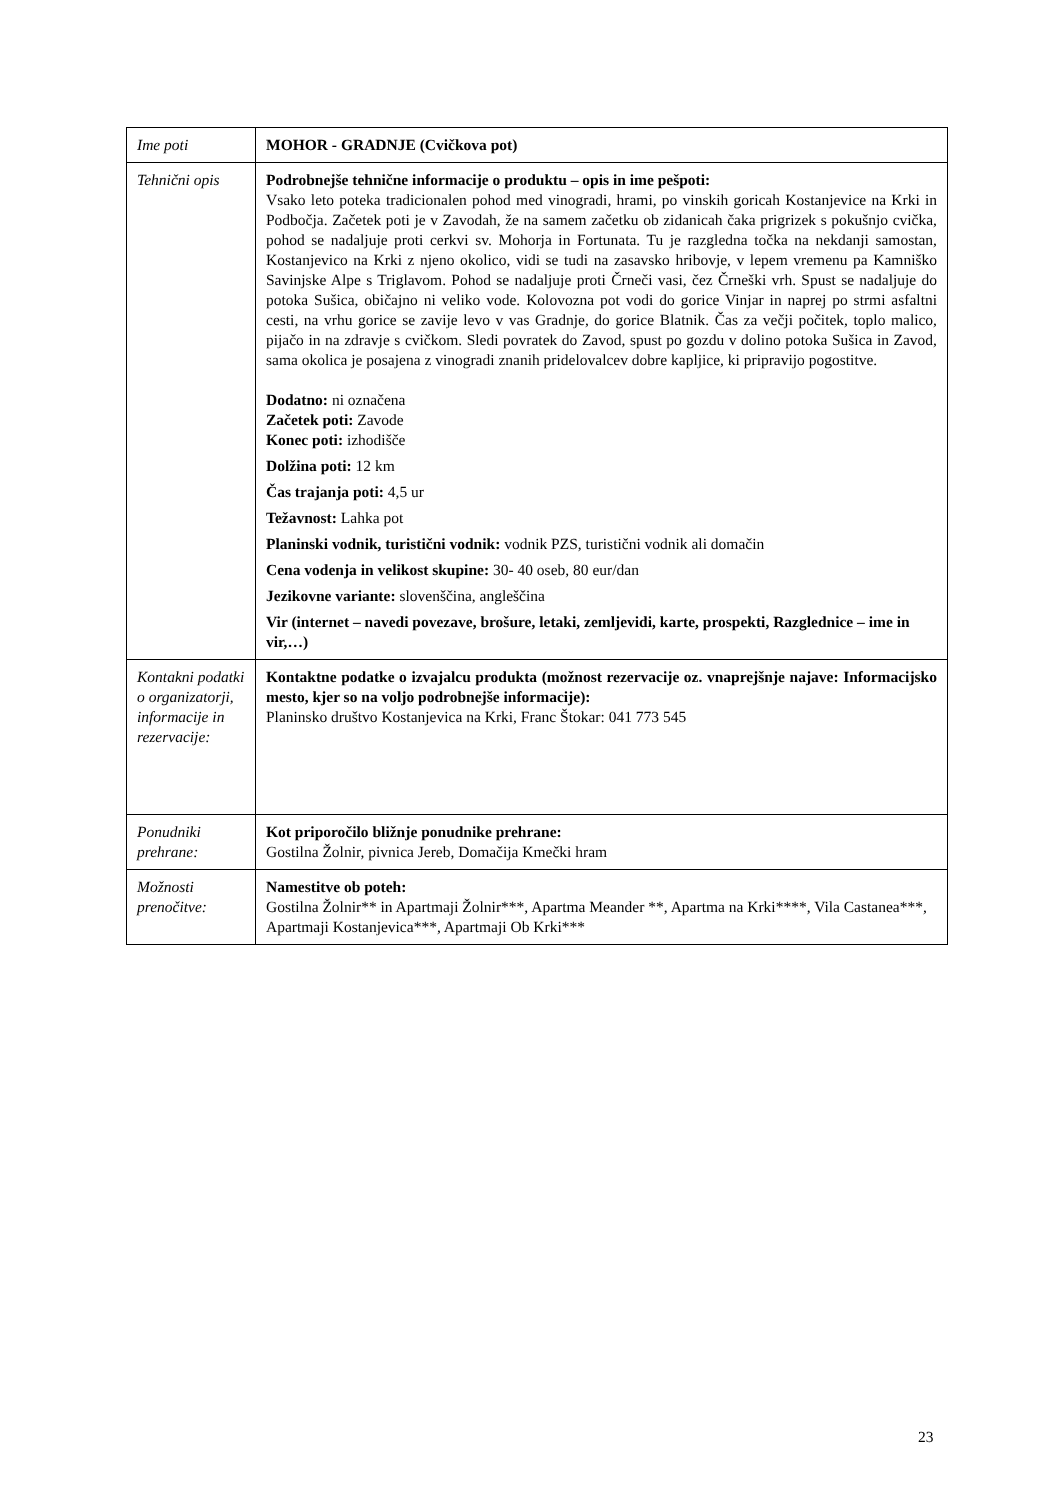| Ime poti | MOHOR - GRADNJE (Cvičkova pot) |
| Tehnični opis | Podrobnejše tehnične informacije o produktu – opis in ime pešpoti: Vsako leto poteka tradicionalen pohod med vinogradi, hrami, po vinskih goricah Kostanjevice na Krki in Podbočja. Začetek poti je v Zavodah, že na samem začetku ob zidanicah čaka prigrizek s pokušnjo cvička, pohod se nadaljuje proti cerkvi sv. Mohorja in Fortunata. Tu je razgledna točka na nekdanji samostan, Kostanjevico na Krki z njeno okolico, vidi se tudi na zasavsko hribovje, v lepem vremenu pa Kamniško Savinjske Alpe s Triglavom. Pohod se nadaljuje proti Črneči vasi, čez Črneški vrh. Spust se nadaljuje do potoka Sušica, običajno ni veliko vode. Kolovozna pot vodi do gorice Vinjar in naprej po strmi asfaltni cesti, na vrhu gorice se zavije levo v vas Gradnje, do gorice Blatnik. Čas za večji počitek, toplo malico, pijačo in na zdravje s cvičkom. Sledi povratek do Zavod, spust po gozdu v dolino potoka Sušica in Zavod, sama okolica je posajena z vinogradi znanih pridelovalcev dobre kapljice, ki pripravijo pogostitve. Dodatno: ni označena Začetek poti: Zavode Konec poti: izhodišče Dolžina poti: 12 km Čas trajanja poti: 4,5 ur Težavnost: Lahka pot Planinski vodnik, turistični vodnik: vodnik PZS, turistični vodnik ali domačin Cena vodenja in velikost skupine: 30- 40 oseb, 80 eur/dan Jezikovne variante: slovenščina, angleščina Vir (internet – navedi povezave, brošure, letaki, zemljevidi, karte, prospekti, Razglednice – ime in vir,…) |
| Kontakni podatki o organizatorji, informacije in rezervacije: | Kontaktne podatke o izvajalcu produkta (možnost rezervacije oz. vnaprejšnje najave: Informacijsko mesto, kjer so na voljo podrobnejše informacije): Planinsko društvo Kostanjevica na Krki, Franc Štokar: 041 773 545 |
| Ponudniki prehrane: | Kot priporočilo bližnje ponudnike prehrane: Gostilna Žolnir, pivnica Jereb, Domačija Kmečki hram |
| Možnosti prenočitve: | Namestitve ob poteh: Gostilna Žolnir** in Apartmaji Žolnir***, Apartma Meander **, Apartma na Krki****, Vila Castanea***, Apartmaji Kostanjevica***, Apartmaji Ob Krki*** |
23